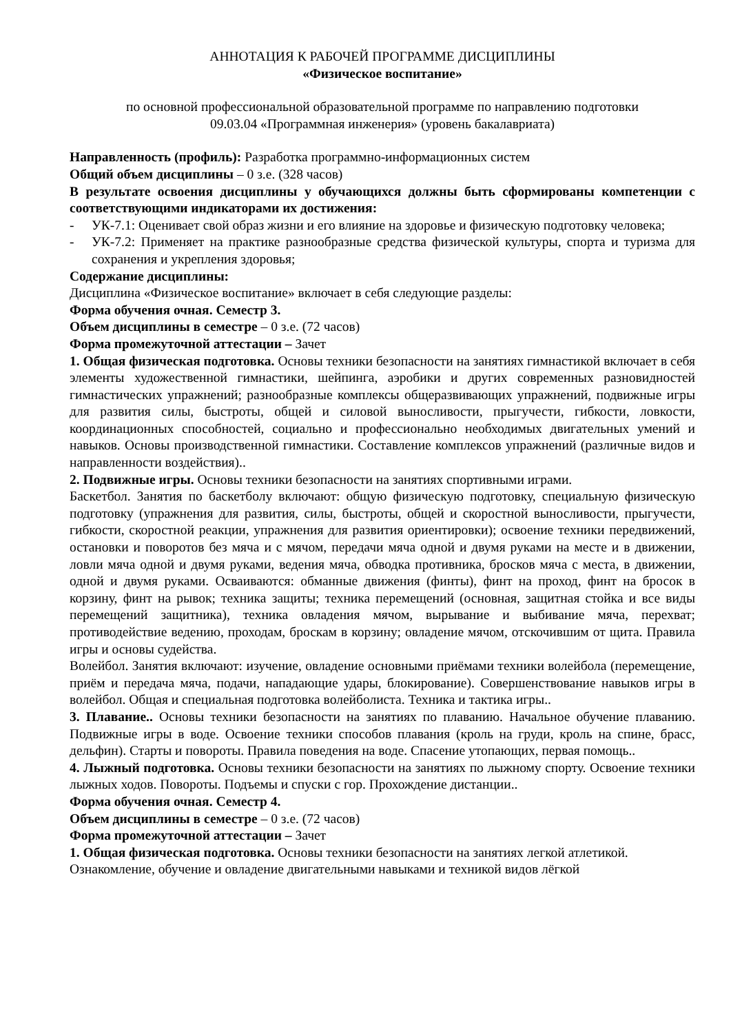АННОТАЦИЯ К РАБОЧЕЙ ПРОГРАММЕ ДИСЦИПЛИНЫ
«Физическое воспитание»
по основной профессиональной образовательной программе по направлению подготовки
09.03.04 «Программная инженерия» (уровень бакалавриата)
Направленность (профиль): Разработка программно-информационных систем
Общий объем дисциплины – 0 з.е. (328 часов)
В результате освоения дисциплины у обучающихся должны быть сформированы компетенции с соответствующими индикаторами их достижения:
- УК-7.1: Оценивает свой образ жизни и его влияние на здоровье и физическую подготовку человека;
- УК-7.2: Применяет на практике разнообразные средства физической культуры, спорта и туризма для сохранения и укрепления здоровья;
Содержание дисциплины:
Дисциплина «Физическое воспитание» включает в себя следующие разделы:
Форма обучения очная. Семестр 3.
Объем дисциплины в семестре – 0 з.е. (72 часов)
Форма промежуточной аттестации – Зачет
1. Общая физическая подготовка. Основы техники безопасности на занятиях гимнастикой включает в себя элементы художественной гимнастики, шейпинга, аэробики и других современных разновидностей гимнастических упражнений; разнообразные комплексы общеразвивающих упражнений, подвижные игры для развития силы, быстроты, общей и силовой выносливости, прыгучести, гибкости, ловкости, координационных способностей, социально и профессионально необходимых двигательных умений и навыков. Основы производственной гимнастики. Составление комплексов упражнений (различные видов и направленности воздействия)..
2. Подвижные игры. Основы техники безопасности на занятиях спортивными играми.
Баскетбол. Занятия по баскетболу включают: общую физическую подготовку, специальную физическую подготовку (упражнения для развития, силы, быстроты, общей и скоростной выносливости, прыгучести, гибкости, скоростной реакции, упражнения для развития ориентировки); освоение техники передвижений, остановки и поворотов без мяча и с мячом, передачи мяча одной и двумя руками на месте и в движении, ловли мяча одной и двумя руками, ведения мяча, обводка противника, бросков мяча с места, в движении, одной и двумя руками. Осваиваются: обманные движения (финты), финт на проход, финт на бросок в корзину, финт на рывок; техника защиты; техника перемещений (основная, защитная стойка и все виды перемещений защитника), техника овладения мячом, вырывание и выбивание мяча, перехват; противодействие ведению, проходам, броскам в корзину; овладение мячом, отскочившим от щита. Правила игры и основы судейства.
Волейбол. Занятия включают: изучение, овладение основными приёмами техники волейбола (перемещение, приём и передача мяча, подачи, нападающие удары, блокирование). Совершенствование навыков игры в волейбол. Общая и специальная подготовка волейболиста. Техника и тактика игры..
3. Плавание.. Основы техники безопасности на занятиях по плаванию. Начальное обучение плаванию. Подвижные игры в воде. Освоение техники способов плавания (кроль на груди, кроль на спине, брасс, дельфин). Старты и повороты. Правила поведения на воде. Спасение утопающих, первая помощь..
4. Лыжный подготовка. Основы техники безопасности на занятиях по лыжному спорту. Освоение техники лыжных ходов. Повороты. Подъемы и спуски с гор. Прохождение дистанции..
Форма обучения очная. Семестр 4.
Объем дисциплины в семестре – 0 з.е. (72 часов)
Форма промежуточной аттестации – Зачет
1. Общая физическая подготовка. Основы техники безопасности на занятиях легкой атлетикой.
Ознакомление, обучение и овладение двигательными навыками и техникой видов лёгкой